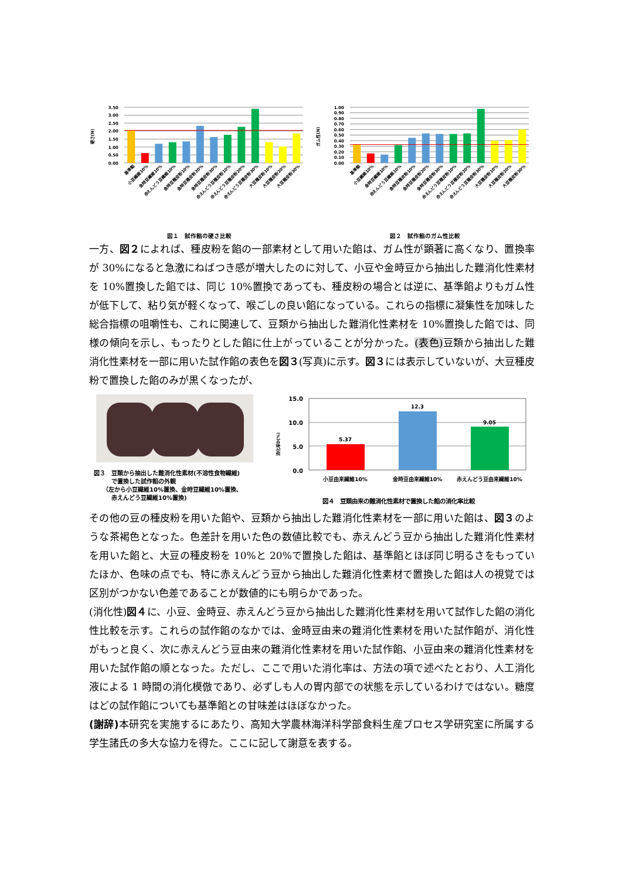硬さ(N)
3.50
3.00
2.50
2.00
1.50
1.00
0.50
0.00
基準餡
小豆繊維10%
金時豆繊維10%
赤えんどう豆繊維10%
金時豆種皮粉10%
金時豆種皮粉20%
金時豆種皮粉30%
赤えんどう豆種皮粉10%
赤えんどう豆種皮粉20%
赤えんどう豆種皮粉30%
大豆種皮粉10%
大豆種皮粉20%
大豆種皮粉30%
図１　試作餡の硬さ比較
ガム性(N)
1.00
0.90
0.80
0.70
0.60
0.50
0.40
0.30
0.20
0.10
0.00
基準餡
小豆繊維10%
金時豆繊維10%
赤えんどう豆繊維10%
金時豆種皮粉10%
金時豆種皮粉20%
金時豆種皮粉30%
赤えんどう豆種皮粉10%
赤えんどう豆種皮粉20%
赤えんどう豆種皮粉30%
大豆種皮粉10%
大豆種皮粉20%
大豆種皮粉30%
図２　試作餡のガム性比較
一方、図２によれば、種皮粉を餡の一部素材として用いた餡は、ガム性が顕著に高くなり、置換率が 30%になると急激にねばつき感が増大したのに対して、小豆や金時豆から抽出した難消化性素材を 10%置換した餡では、同じ 10%置換であっても、種皮粉の場合とは逆に、基準餡よりもガム性が低下して、粘り気が軽くなって、喉ごしの良い餡になっている。これらの指標に凝集性を加味した総合指標の咀嚼性も、これに関連して、豆類から抽出した難消化性素材を 10%置換した餡では、同様の傾向を示し、もったりとした餡に仕上がっていることが分かった。(表色) 豆類から抽出した難消化性素材を一部に用いた試作餡の表色を図３(写真)に示す。図３には表示していないが、大豆種皮粉で置換した餡のみが黒くなったが、
図３　豆類から抽出した難消化性素材(不溶性食物繊維)
　　　で置換した試作餡の外観
　　（左から小豆繊維10%置換、金時豆繊維10%置換、
　　　赤えんどう豆繊維10%置換)
消化率D(%)
15.0
10.0
5.0
0.0
5.37
12.3
9.05
小豆由来繊維10%
金時豆由来繊維10%
赤えんどう豆由来繊維10%
図４　豆類由来の難消化性素材で置換した餡の消化率比較
その他の豆の種皮粉を用いた餡や、豆類から抽出した難消化性素材を一部に用いた餡は、図３のような茶褐色となった。色差計を用いた色の数値比較でも、赤えんどう豆から抽出した難消化性素材を用いた餡と、大豆の種皮粉を 10%と 20%で置換した餡は、基準餡とほぼ同じ明るさをもっていたほか、色味の点でも、特に赤えんどう豆から抽出した難消化性素材で置換した餡は人の視覚では区別がつかない色差であることが数値的にも明らかであった。
(消化性)図４に、小豆、金時豆、赤えんどう豆から抽出した難消化性素材を用いて試作した餡の消化性比較を示す。これらの試作餡のなかでは、金時豆由来の難消化性素材を用いた試作餡が、消化性がもっと良く、次に赤えんどう豆由来の難消化性素材を用いた試作餡、小豆由来の難消化性素材を用いた試作餡の順となった。ただし、ここで用いた消化率は、方法の項で述べたとおり、人工消化液による 1 時間の消化模倣であり、必ずしも人の胃内部での状態を示しているわけではない。糖度はどの試作餡についても基準餡との甘味差はほぼなかった。
(謝辞) 本研究を実施するにあたり、高知大学農林海洋科学部食料生産プロセス学研究室に所属する学生諸氏の多大な協力を得た。ここに記して謝意を表する。